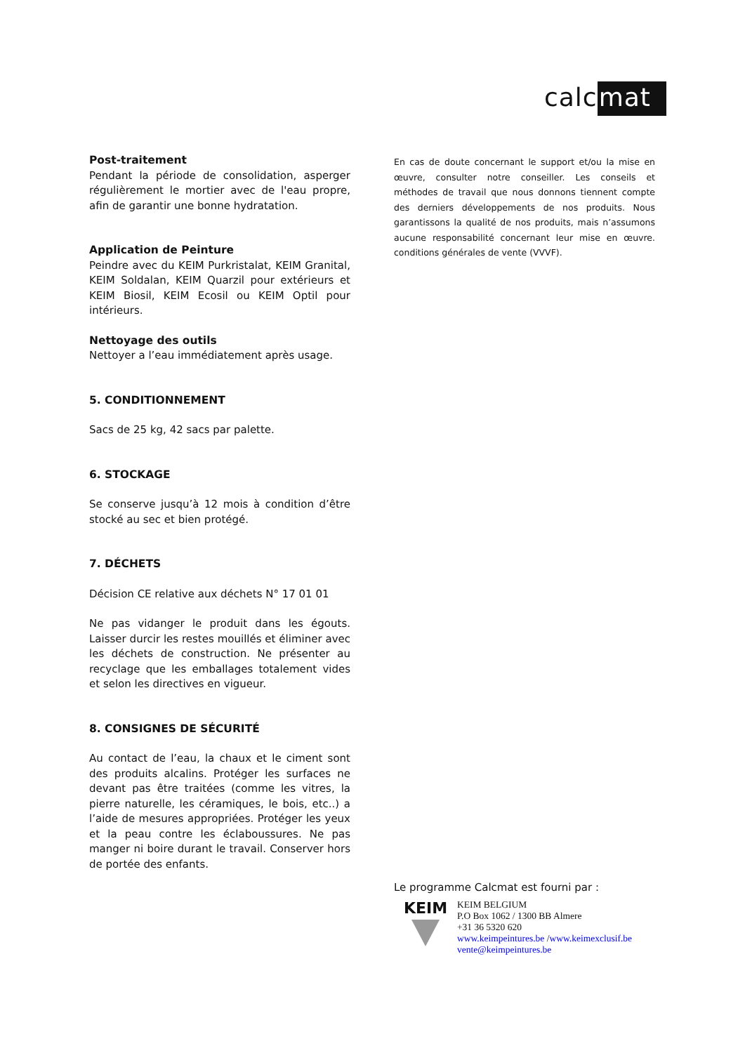calcmat
Post-traitement
Pendant la période de consolidation, asperger régulièrement le mortier avec de l'eau propre, afin de garantir une bonne hydratation.
Application de Peinture
Peindre avec du KEIM Purkristalat, KEIM Granital, KEIM Soldalan, KEIM Quarzil pour extérieurs et KEIM Biosil, KEIM Ecosil ou KEIM Optil pour intérieurs.
Nettoyage des outils
Nettoyer a l’eau immédiatement après usage.
5. CONDITIONNEMENT
Sacs de 25 kg, 42 sacs par palette.
6. STOCKAGE
Se conserve jusqu’à 12 mois à condition d’être stocké au sec et bien protégé.
7. DÉCHETS
Décision CE relative aux déchets N° 17 01 01
Ne pas vidanger le produit dans les égouts. Laisser durcir les restes mouillés et éliminer avec les déchets de construction. Ne présenter au recyclage que les emballages totalement vides et selon les directives en vigueur.
8. CONSIGNES DE SÉCURITÉ
Au contact de l’eau, la chaux et le ciment sont des produits alcalins. Protéger les surfaces ne devant pas être traitées (comme les vitres, la pierre naturelle, les céramiques, le bois, etc..) a l’aide de mesures appropriées. Protéger les yeux et la peau contre les éclaboussures. Ne pas manger ni boire durant le travail. Conserver hors de portée des enfants.
En cas de doute concernant le support et/ou la mise en œuvre, consulter notre conseiller. Les conseils et méthodes de travail que nous donnons tiennent compte des derniers développements de nos produits. Nous garantissons la qualité de nos produits, mais n’assumons aucune responsabilité concernant leur mise en œuvre. conditions générales de vente (VVVF).
Le programme Calcmat est fourni par :
KEIM
KEIM BELGIUM
P.O Box 1062 / 1300 BB Almere
+31 36 5320 620
www.keimpeintures.be /www.keimexclusif.be
vente@keimpeintures.be